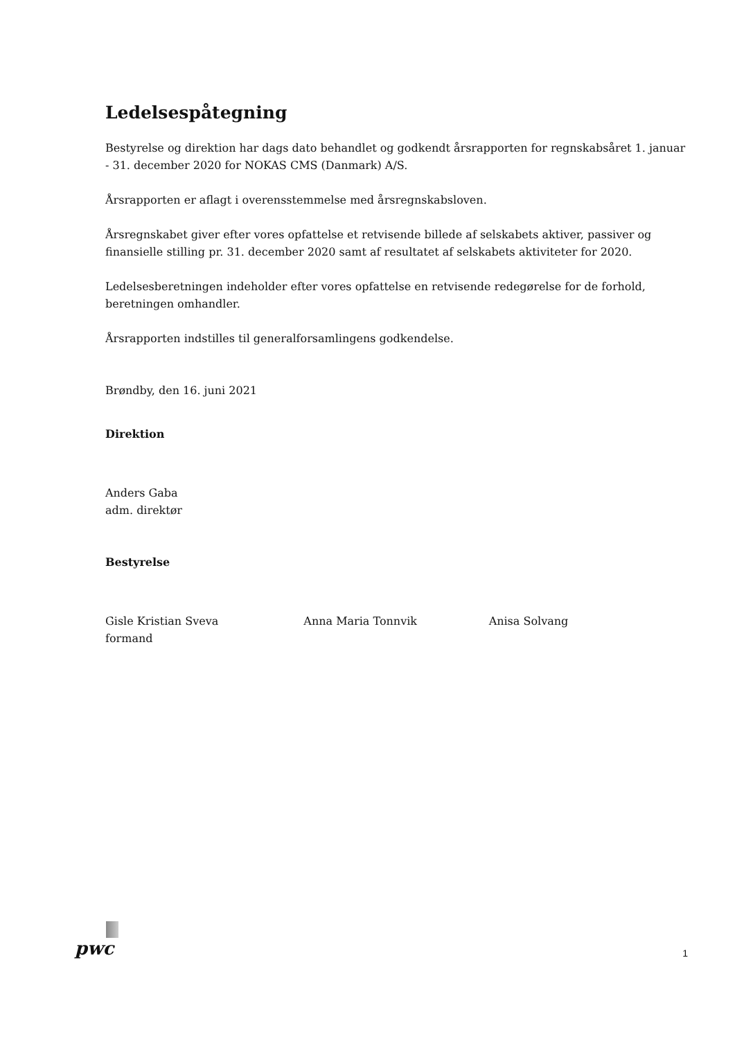Ledelsespåtegning
Bestyrelse og direktion har dags dato behandlet og godkendt årsrapporten for regnskabsåret 1. januar - 31. december 2020 for NOKAS CMS (Danmark) A/S.
Årsrapporten er aflagt i overensstemmelse med årsregnskabsloven.
Årsregnskabet giver efter vores opfattelse et retvisende billede af selskabets aktiver, passiver og finansielle stilling pr. 31. december 2020 samt af resultatet af selskabets aktiviteter for 2020.
Ledelsesberetningen indeholder efter vores opfattelse en retvisende redegørelse for de forhold, beretningen omhandler.
Årsrapporten indstilles til generalforsamlingens godkendelse.
Brøndby, den 16. juni 2021
Direktion
Anders Gaba
adm. direktør
Bestyrelse
Gisle Kristian Sveva
formand
Anna Maria Tonnvik Anisa Solvang
pwc
1